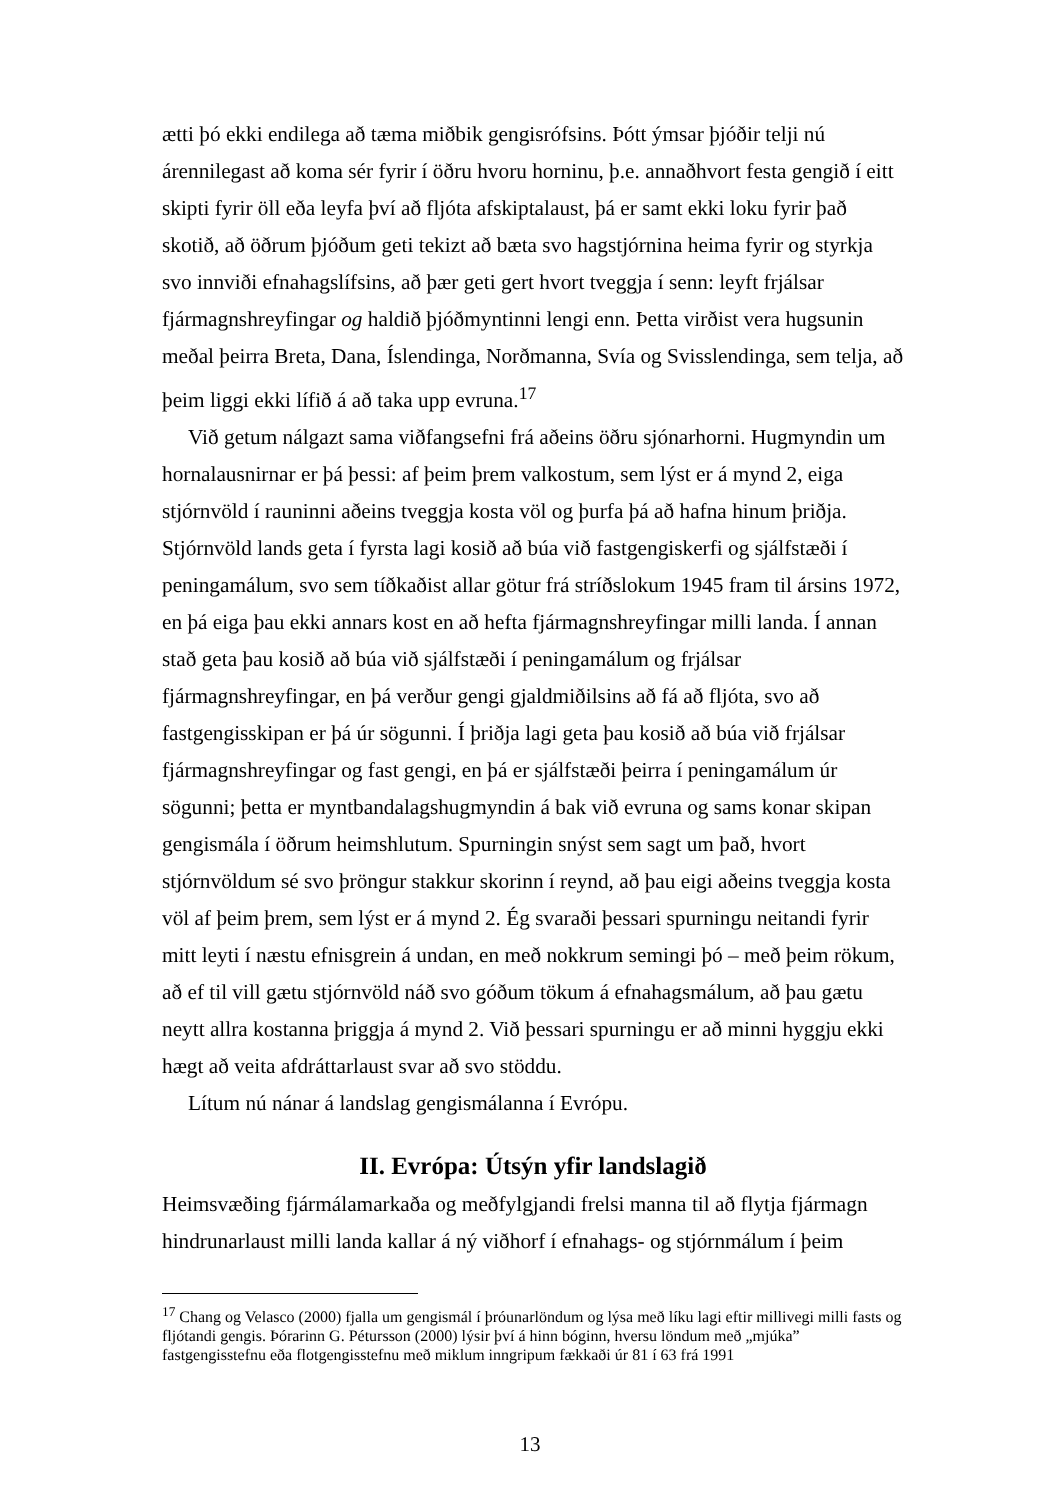ætti þó ekki endilega að tæma miðbik gengisrófsins. Þótt ýmsar þjóðir telji nú árennilegast að koma sér fyrir í öðru hvoru horninu, þ.e. annaðhvort festa gengið í eitt skipti fyrir öll eða leyfa því að fljóta afskiptalaust, þá er samt ekki loku fyrir það skotið, að öðrum þjóðum geti tekizt að bæta svo hagstjórnina heima fyrir og styrkja svo innviði efnahagslífsins, að þær geti gert hvort tveggja í senn: leyft frjálsar fjármagnshreyfingar og haldið þjóðmyntinni lengi enn. Þetta virðist vera hugsunin meðal þeirra Breta, Dana, Íslendinga, Norðmanna, Svía og Svisslendinga, sem telja, að þeim liggi ekki lífið á að taka upp evruna.<sup>17</sup>
Við getum nálgazt sama viðfangsefni frá aðeins öðru sjónarhorni. Hugmyndin um hornalausnirnar er þá þessi: af þeim þrem valkostum, sem lýst er á mynd 2, eiga stjórnvöld í rauninni aðeins tveggja kosta völ og þurfa þá að hafna hinum þriðja. Stjórnvöld lands geta í fyrsta lagi kosið að búa við fastgengiskerfi og sjálfstæði í peningamálum, svo sem tíðkaðist allar götur frá stríðslokum 1945 fram til ársins 1972, en þá eiga þau ekki annars kost en að hefta fjármagnshreyfingar milli landa. Í annan stað geta þau kosið að búa við sjálfstæði í peningamálum og frjálsar fjármagnshreyfingar, en þá verður gengi gjaldmiðilsins að fá að fljóta, svo að fastgengisskipan er þá úr sögunni. Í þriðja lagi geta þau kosið að búa við frjálsar fjármagnshreyfingar og fast gengi, en þá er sjálfstæði þeirra í peningamálum úr sögunni; þetta er myntbandalagshugmyndin á bak við evruna og sams konar skipan gengismála í öðrum heimshlutum. Spurningin snýst sem sagt um það, hvort stjórnvöldum sé svo þröngur stakkur skorinn í reynd, að þau eigi aðeins tveggja kosta völ af þeim þrem, sem lýst er á mynd 2. Ég svaraði þessari spurningu neitandi fyrir mitt leyti í næstu efnisgrein á undan, en með nokkrum semingi þó – með þeim rökum, að ef til vill gætu stjórnvöld náð svo góðum tökum á efnahagsmálum, að þau gætu neytt allra kostanna þriggja á mynd 2. Við þessari spurningu er að minni hyggju ekki hægt að veita afdráttarlaust svar að svo stöddu.
Lítum nú nánar á landslag gengismálanna í Evrópu.
II. Evrópa: Útsýn yfir landslagið
Heimsvæðing fjármálamarkaða og meðfylgjandi frelsi manna til að flytja fjármagn hindrunarlaust milli landa kallar á ný viðhorf í efnahags- og stjórnmálum í þeim
<sup>17</sup> Chang og Velasco (2000) fjalla um gengismál í þróunarlöndum og lýsa með líku lagi eftir millivegi milli fasts og fljótandi gengis. Þórarinn G. Pétursson (2000) lýsir því á hinn bóginn, hversu löndum með „mjúka” fastgengisstefnu eða flotgengisstefnu með miklum inngripum fækkaði úr 81 í 63 frá 1991
13